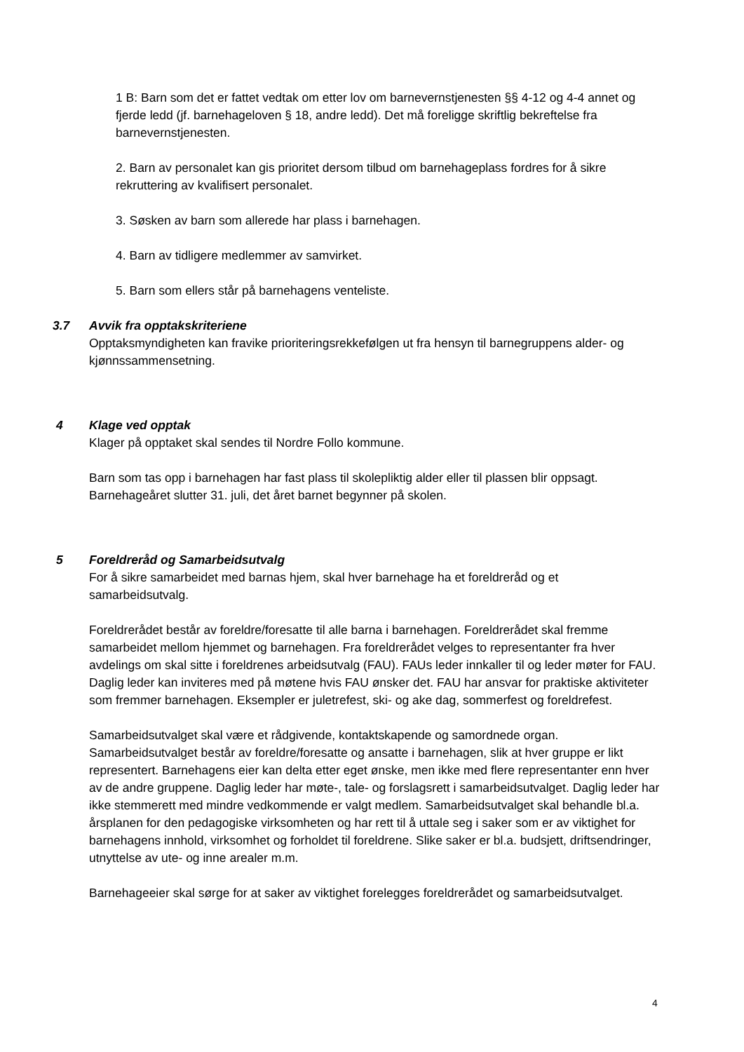1 B: Barn som det er fattet vedtak om etter lov om barnevernstjenesten §§ 4-12 og 4-4 annet og fjerde ledd (jf. barnehageloven § 18, andre ledd). Det må foreligge skriftlig bekreftelse fra barnevernstjenesten.
2. Barn av personalet kan gis prioritet dersom tilbud om barnehageplass fordres for å sikre rekruttering av kvalifisert personalet.
3. Søsken av barn som allerede har plass i barnehagen.
4. Barn av tidligere medlemmer av samvirket.
5. Barn som ellers står på barnehagens venteliste.
3.7 Avvik fra opptakskriteriene
Opptaksmyndigheten kan fravike prioriteringsrekkefølgen ut fra hensyn til barnegruppens alder- og kjønnssammensetning.
4 Klage ved opptak
Klager på opptaket skal sendes til Nordre Follo kommune.
Barn som tas opp i barnehagen har fast plass til skolepliktig alder eller til plassen blir oppsagt. Barnehageåret slutter 31. juli, det året barnet begynner på skolen.
5 Foreldreråd og Samarbeidsutvalg
For å sikre samarbeidet med barnas hjem, skal hver barnehage ha et foreldreråd og et samarbeidsutvalg.
Foreldrerådet består av foreldre/foresatte til alle barna i barnehagen. Foreldrerådet skal fremme samarbeidet mellom hjemmet og barnehagen. Fra foreldrerådet velges to representanter fra hver avdelings om skal sitte i foreldrenes arbeidsutvalg (FAU). FAUs leder innkaller til og leder møter for FAU. Daglig leder kan inviteres med på møtene hvis FAU ønsker det. FAU har ansvar for praktiske aktiviteter som fremmer barnehagen. Eksempler er juletrefest, ski- og ake dag, sommerfest og foreldrefest.
Samarbeidsutvalget skal være et rådgivende, kontaktskapende og samordnede organ. Samarbeidsutvalget består av foreldre/foresatte og ansatte i barnehagen, slik at hver gruppe er likt representert. Barnehagens eier kan delta etter eget ønske, men ikke med flere representanter enn hver av de andre gruppene. Daglig leder har møte-, tale- og forslagsrett i samarbeidsutvalget. Daglig leder har ikke stemmerett med mindre vedkommende er valgt medlem. Samarbeidsutvalget skal behandle bl.a. årsplanen for den pedagogiske virksomheten og har rett til å uttale seg i saker som er av viktighet for barnehagens innhold, virksomhet og forholdet til foreldrene. Slike saker er bl.a. budsjett, driftsendringer, utnyttelse av ute- og inne arealer m.m.
Barnehageeier skal sørge for at saker av viktighet forelegges foreldrerådet og samarbeidsutvalget.
4